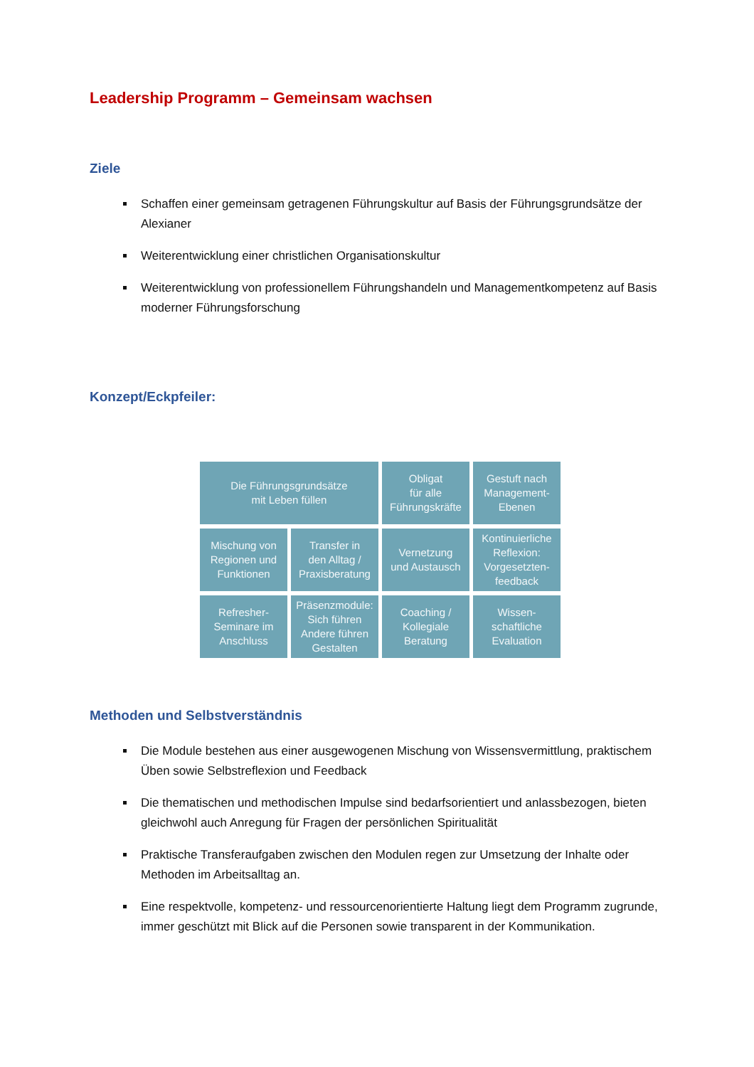Leadership Programm – Gemeinsam wachsen
Ziele
Schaffen einer gemeinsam getragenen Führungskultur auf Basis der Führungsgrundsätze der Alexianer
Weiterentwicklung einer christlichen Organisationskultur
Weiterentwicklung von professionellem Führungshandeln und Managementkompetenz auf Basis moderner Führungsforschung
Konzept/Eckpfeiler:
Die Führungsgrundsätze
mit Leben füllen
Obligat
für alle
Führungskräfte
Gestuft nach
Management-
Ebenen
Mischung von
Regionen und
Funktionen
Transfer in
den Alltag /
Praxisberatung
Vernetzung
und Austausch
Kontinuierliche
Reflexion:
Vorgesetzten-
feedback
Refresher-
Seminare im
Anschluss
Präsenzmodule:
Sich führen
Andere führen
Gestalten
Coaching /
Kollegiale
Beratung
Wissen-
schaftliche
Evaluation
Methoden und Selbstverständnis
Die Module bestehen aus einer ausgewogenen Mischung von Wissensvermittlung, praktischem Üben sowie Selbstreflexion und Feedback
Die thematischen und methodischen Impulse sind bedarfsorientiert und anlassbezogen, bieten gleichwohl auch Anregung für Fragen der persönlichen Spiritualität
Praktische Transferaufgaben zwischen den Modulen regen zur Umsetzung der Inhalte oder Methoden im Arbeitsalltag an.
Eine respektvolle, kompetenz- und ressourcenorientierte Haltung liegt dem Programm zugrunde, immer geschützt mit Blick auf die Personen sowie transparent in der Kommunikation.